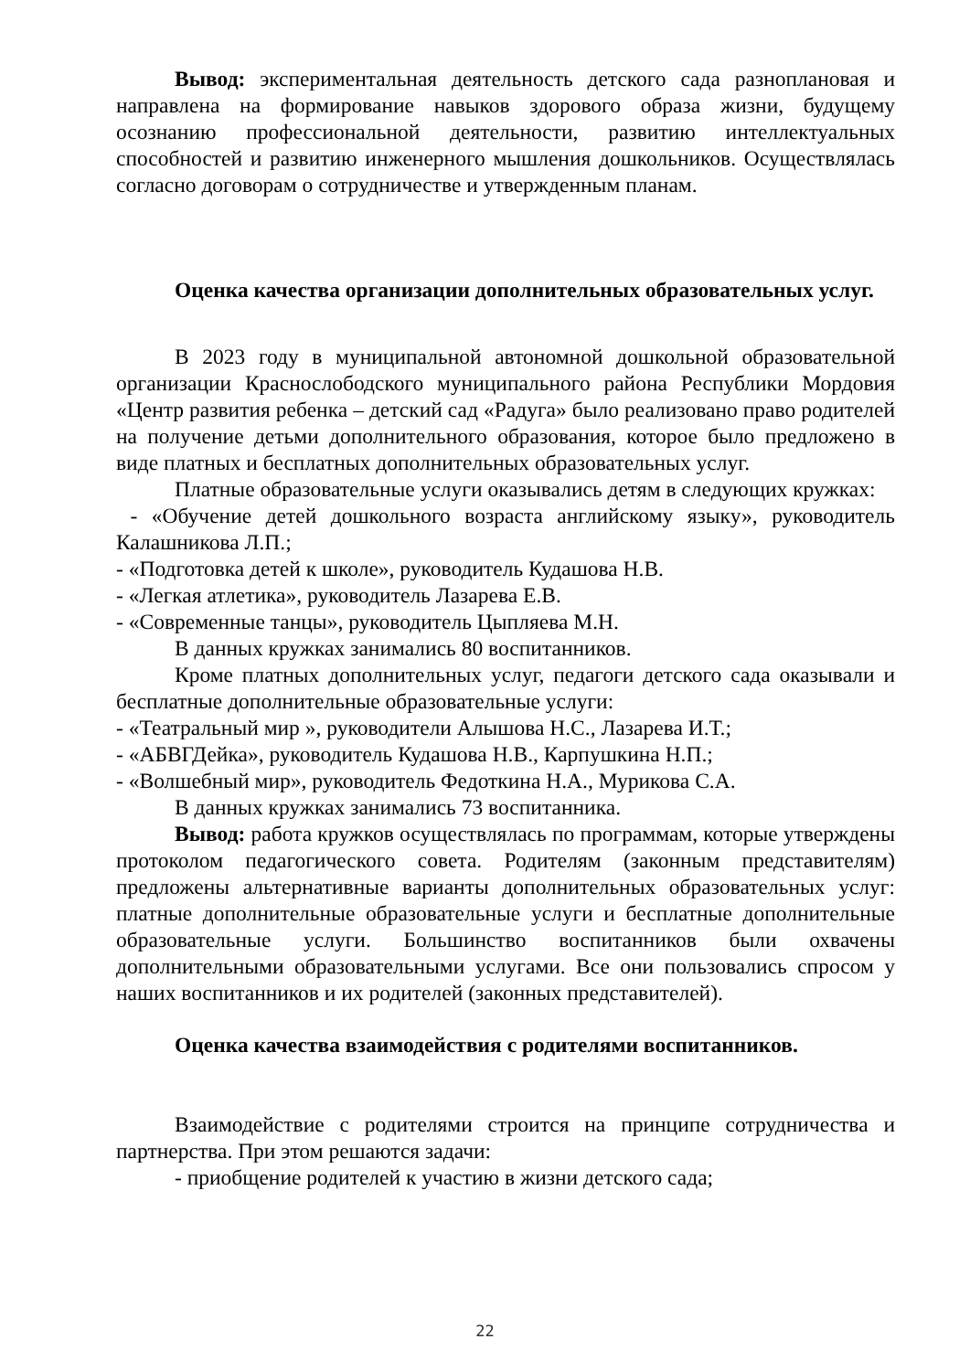Вывод: экспериментальная деятельность детского сада разноплановая и направлена на формирование навыков здорового образа жизни, будущему осознанию профессиональной деятельности, развитию интеллектуальных способностей и развитию инженерного мышления дошкольников. Осуществлялась согласно договорам о сотрудничестве и утвержденным планам.
Оценка качества организации дополнительных образовательных услуг.
В 2023 году в муниципальной автономной дошкольной образовательной организации Краснослободского муниципального района Республики Мордовия «Центр развития ребенка – детский сад «Радуга» было реализовано право родителей на получение детьми дополнительного образования, которое было предложено в виде платных и бесплатных дополнительных образовательных услуг.
Платные образовательные услуги оказывались детям в следующих кружках:
- «Обучение детей дошкольного возраста английскому языку», руководитель Калашникова Л.П.;
- «Подготовка детей к школе», руководитель Кудашова Н.В.
- «Легкая атлетика», руководитель Лазарева Е.В.
- «Современные танцы», руководитель Цыпляева М.Н.
В данных кружках занимались 80 воспитанников.
Кроме платных дополнительных услуг, педагоги детского сада оказывали и бесплатные дополнительные образовательные услуги:
- «Театральный мир », руководители Алышова Н.С., Лазарева И.Т.;
- «АБВГДейка», руководитель Кудашова Н.В., Карпушкина Н.П.;
- «Волшебный мир», руководитель Федоткина Н.А., Мурикова С.А.
В данных кружках занимались 73 воспитанника.
Вывод: работа кружков осуществлялась по программам, которые утверждены протоколом педагогического совета. Родителям (законным представителям) предложены альтернативные варианты дополнительных образовательных услуг: платные дополнительные образовательные услуги и бесплатные дополнительные образовательные услуги. Большинство воспитанников были охвачены дополнительными образовательными услугами. Все они пользовались спросом у наших воспитанников и их родителей (законных представителей).
Оценка качества взаимодействия с родителями воспитанников.
Взаимодействие с родителями строится на принципе сотрудничества и партнерства. При этом решаются задачи:
- приобщение родителей к участию в жизни детского сада;
22